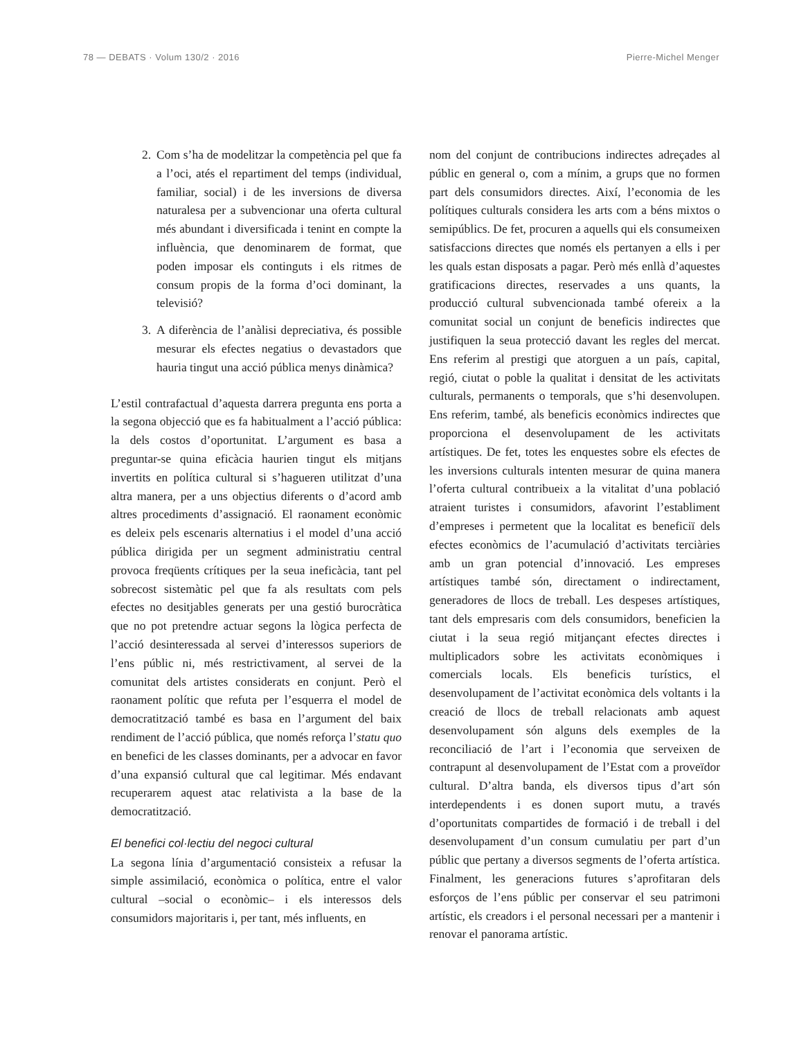78 — DEBATS · Volum 130/2 · 2016
Pierre-Michel Menger
2. Com s’ha de modelitzar la competència pel que fa a l’oci, atés el repartiment del temps (individual, familiar, social) i de les inversions de diversa naturalesa per a subvencionar una oferta cultural més abundant i diversificada i tenint en compte la influència, que denominarem de format, que poden imposar els continguts i els ritmes de consum propis de la forma d’oci dominant, la televisió?
3. A diferència de l’anàlisi depreciativa, és possible mesurar els efectes negatius o devastadors que hauria tingut una acció pública menys dinàmica?
L’estil contrafactual d’aquesta darrera pregunta ens porta a la segona objecció que es fa habitualment a l’acció pública: la dels costos d’oportunitat. L’argument es basa a preguntar-se quina eficàcia haurien tingut els mitjans invertits en política cultural si s’hagueren utilitzat d’una altra manera, per a uns objectius diferents o d’acord amb altres procediments d’assignació. El raonament econòmic es deleix pels escenaris alternatius i el model d’una acció pública dirigida per un segment administratiu central provoca freqüents crítiques per la seua ineficàcia, tant pel sobrecost sistemàtic pel que fa als resultats com pels efectes no desitjables generats per una gestió burocràtica que no pot pretendre actuar segons la lògica perfecta de l’acció desinteressada al servei d’interessos superiors de l’ens públic ni, més restrictivament, al servei de la comunitat dels artistes considerats en conjunt. Però el raonament polític que refuta per l’esquerra el model de democratització també es basa en l’argument del baix rendiment de l’acció pública, que només reforça l’statu quo en benefici de les classes dominants, per a advocar en favor d’una expansió cultural que cal legitimar. Més endavant recuperarem aquest atac relativista a la base de la democratització.
El benefici col·lectiu del negoci cultural
La segona línia d’argumentació consisteix a refusar la simple assimilació, econòmica o política, entre el valor cultural –social o econòmic– i els interessos dels consumidors majoritaris i, per tant, més influents, en
nom del conjunt de contribucions indirectes adreçades al públic en general o, com a mínim, a grups que no formen part dels consumidors directes. Així, l’economia de les polítiques culturals considera les arts com a béns mixtos o semipúblics. De fet, procuren a aquells qui els consumeixen satisfaccions directes que només els pertanyen a ells i per les quals estan disposats a pagar. Però més enllà d’aquestes gratificacions directes, reservades a uns quants, la producció cultural subvencionada també ofereix a la comunitat social un conjunt de beneficis indirectes que justifiquen la seua protecció davant les regles del mercat. Ens referim al prestigi que atorguen a un país, capital, regió, ciutat o poble la qualitat i densitat de les activitats culturals, permanents o temporals, que s’hi desenvolupen. Ens referim, també, als beneficis econòmics indirectes que proporciona el desenvolupament de les activitats artístiques. De fet, totes les enquestes sobre els efectes de les inversions culturals intenten mesurar de quina manera l’oferta cultural contribueix a la vitalitat d’una població atraient turistes i consumidors, afavorint l’establiment d’empreses i permetent que la localitat es beneficiï dels efectes econòmics de l’acumulació d’activitats terciàries amb un gran potencial d’innovació. Les empreses artístiques també són, directament o indirectament, generadores de llocs de treball. Les despeses artístiques, tant dels empresaris com dels consumidors, beneficien la ciutat i la seua regió mitjançant efectes directes i multiplicadors sobre les activitats econòmiques i comercials locals. Els beneficis turístics, el desenvolupament de l’activitat econòmica dels voltants i la creació de llocs de treball relacionats amb aquest desenvolupament són alguns dels exemples de la reconciliació de l’art i l’economia que serveixen de contrapunt al desenvolupament de l’Estat com a proveïdor cultural. D’altra banda, els diversos tipus d’art són interdependents i es donen suport mutu, a través d’oportunitats compartides de formació i de treball i del desenvolupament d’un consum cumulatiu per part d’un públic que pertany a diversos segments de l’oferta artística. Finalment, les generacions futures s’aprofitaran dels esforços de l’ens públic per conservar el seu patrimoni artístic, els creadors i el personal necessari per a mantenir i renovar el panorama artístic.